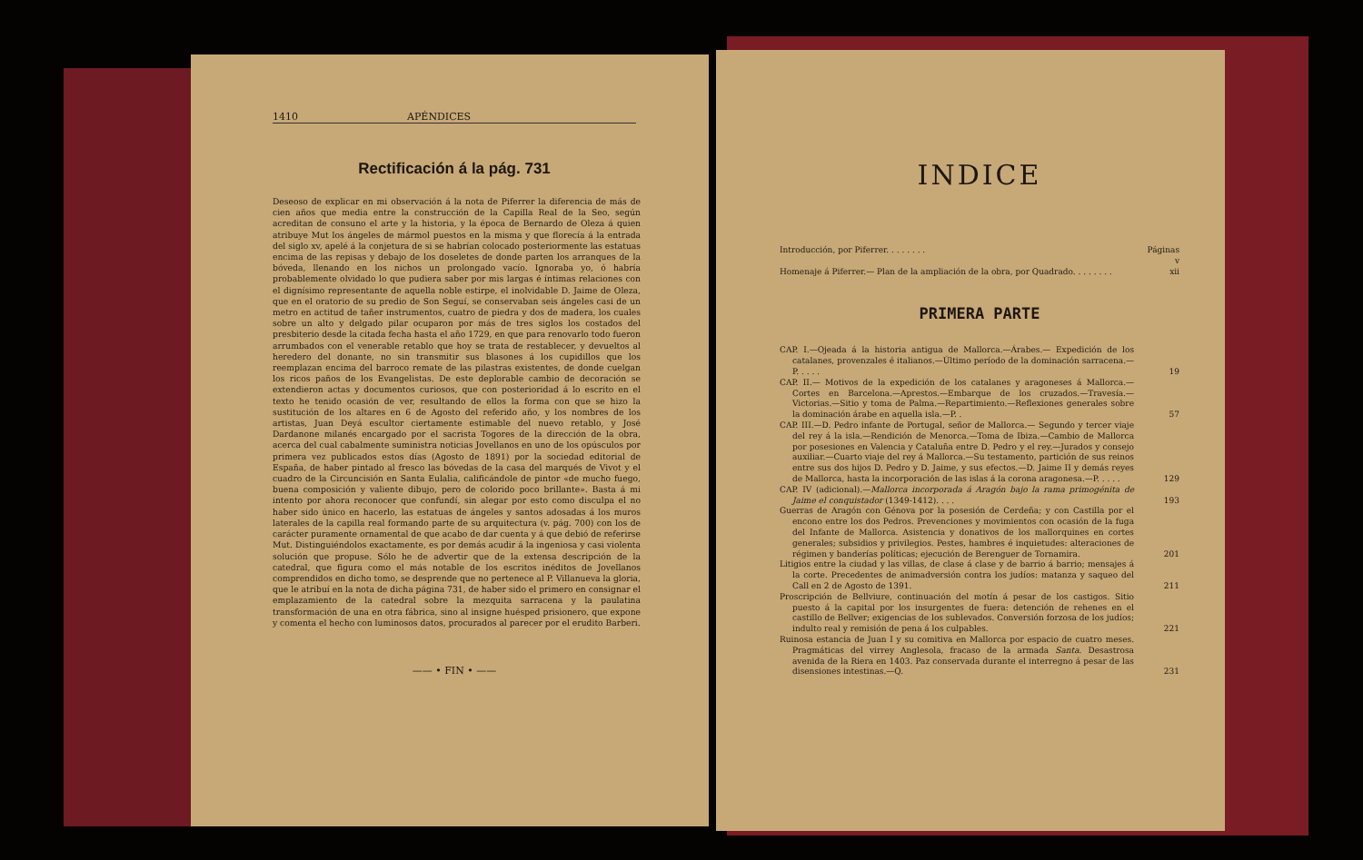1410 APÉNDICES
Rectificación á la pág. 731
Deseoso de explicar en mi observación á la nota de Piferrer la diferencia de más de cien años que media entre la construcción de la Capilla Real de la Seo, según acreditan de consuno el arte y la historia, y la época de Bernardo de Oleza á quien atribuye Mut los ángeles de mármol puestos en la misma y que florecía á la entrada del siglo xv, apelé á la conjetura de si se habrían colocado posteriormente las estatuas encima de las repisas y debajo de los doseletes de donde parten los arranques de la bóveda, llenando en los nichos un prolongado vacío. Ignoraba yo, ó habría probablemente olvidado lo que pudiera saber por mis largas é íntimas relaciones con el dignísimo representante de aquella noble estirpe, el inolvidable D. Jaime de Oleza, que en el oratorio de su predio de Son Seguí, se conservaban seis ángeles casi de un metro en actitud de tañer instrumentos, cuatro de piedra y dos de madera, los cuales sobre un alto y delgado pilar ocuparon por más de tres siglos los costados del presbiterio desde la citada fecha hasta el año 1729, en que para renovarlo todo fueron arrumbados con el venerable retablo que hoy se trata de restablecer, y devueltos al heredero del donante, no sin transmitir sus blasones á los cupidillos que los reemplazan encima del barroco remate de las pilastras existentes, de donde cuelgan los ricos paños de los Evangelistas. De este deplorable cambio de decoración se extendieron actas y documentos curiosos, que con posterioridad á lo escrito en el texto he tenido ocasión de ver, resultando de ellos la forma con que se hizo la sustitución de los altares en 6 de Agosto del referido año, y los nombres de los artistas, Juan Deyá escultor ciertamente estimable del nuevo retablo, y José Dardanone milanés encargado por el sacrista Togores de la dirección de la obra, acerca del cual cabalmente suministra noticias Jovellanos en uno de los opúsculos por primera vez publicados estos días (Agosto de 1891) por la sociedad editorial de España, de haber pintado al fresco las bóvedas de la casa del marqués de Vivot y el cuadro de la Circuncisión en Santa Eulalia, calificándole de pintor «de mucho fuego, buena composición y valiente dibujo, pero de colorido poco brillante». Basta á mi intento por ahora reconocer que confundí, sin alegar por esto como disculpa el no haber sido único en hacerlo, las estatuas de ángeles y santos adosadas á los muros laterales de la capilla real formando parte de su arquitectura (v. pág. 700) con los de carácter puramente ornamental de que acabo de dar cuenta y á que debió de referirse Mut. Distinguiéndolos exactamente, es por demás acudir á la ingeniosa y casi violenta solución que propuse. Sólo he de advertir que de la extensa descripción de la catedral, que figura como el más notable de los escritos inéditos de Jovellanos comprendidos en dicho tomo, se desprende que no pertenece al P. Villanueva la gloria, que le atribuí en la nota de dicha página 731, de haber sido el primero en consignar el emplazamiento de la catedral sobre la mezquita sarracena y la paulatina transformación de una en otra fábrica, sino al insigne huésped prisionero, que expone y comenta el hecho con luminosos datos, procurados al parecer por el erudito Barberi.
—— • FIN • ——
INDICE
Introducción, por Piferrer. . . . . . . . Páginas
v
Homenaje á Piferrer.— Plan de la ampliación de la obra, por Quadrado. . . . . . . . xii
PRIMERA PARTE
CAP. I.—Ojeada á la historia antigua de Mallorca.—Árabes.— Expedición de los catalanes, provenzales é italianos.—Último período de la dominación sarracena.—P. . . . . 19
CAP. II.— Motivos de la expedición de los catalanes y aragoneses á Mallorca.—Cortes en Barcelona.—Aprestos.—Embarque de los cruzados.—Travesía.— Victorias.—Sitio y toma de Palma.—Repartimiento.—Reflexiones generales sobre la dominación árabe en aquella isla.—P. . 57
CAP. III.—D. Pedro infante de Portugal, señor de Mallorca.— Segundo y tercer viaje del rey á la isla.—Rendición de Menorca.—Toma de Ibiza.—Cambio de Mallorca por posesiones en Valencia y Cataluña entre D. Pedro y el rey.—Jurados y consejo auxiliar.—Cuarto viaje del rey á Mallorca.—Su testamento, partición de sus reinos entre sus dos hijos D. Pedro y D. Jaime, y sus efectos.—D. Jaime II y demás reyes de Mallorca, hasta la incorporación de las islas á la corona aragonesa.—P. . . . . 129
CAP. IV (adicional).—Mallorca incorporada á Aragón bajo la rama primogénita de Jaime el conquistador (1349-1412). . . . 193
Guerras de Aragón con Génova por la posesión de Cerdeña; y con Castilla por el encono entre los dos Pedros. Prevenciones y movimientos con ocasión de la fuga del Infante de Mallorca. Asistencia y donativos de los mallorquines en cortes generales; subsidios y privilegios. Pestes, hambres é inquietudes: alteraciones de régimen y banderías políticas; ejecución de Berenguer de Tornamira. 201
Litigios entre la ciudad y las villas, de clase á clase y de barrio á barrio; mensajes á la corte. Precedentes de animadversión contra los judíos: matanza y saqueo del Call en 2 de Agosto de 1391. 211
Proscripción de Bellviure, continuación del motín á pesar de los castigos. Sitio puesto á la capital por los insurgentes de fuera: detención de rehenes en el castillo de Bellver; exigencias de los sublevados. Conversión forzosa de los judíos; indulto real y remisión de pena á los culpables. 221
Ruinosa estancia de Juan I y su comitiva en Mallorca por espacio de cuatro meses. Pragmáticas del virrey Anglesola, fracaso de la armada Santa. Desastrosa avenida de la Riera en 1403. Paz conservada durante el interregno á pesar de las disensiones intestinas.—Q. 231